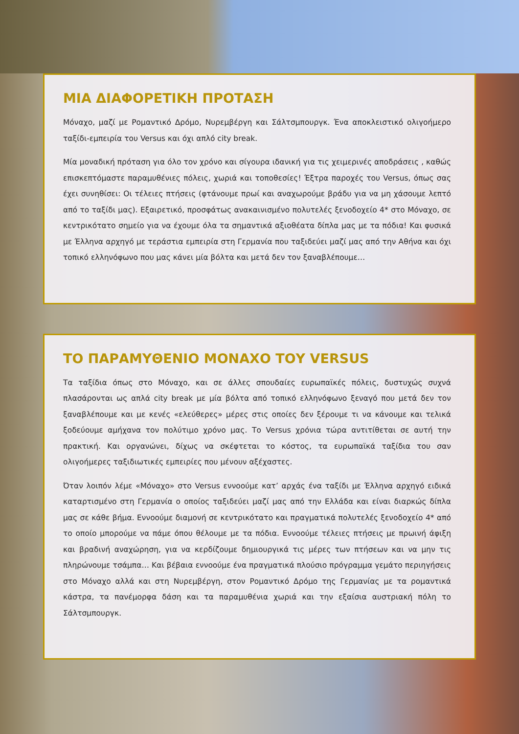ΜΙΑ ΔΙΑΦΟΡΕΤΙΚΗ ΠΡΟΤΑΣΗ
Μόναχο, μαζί με Ρομαντικό Δρόμο, Νυρεμβέργη και Σάλτσμπουργκ. Ένα αποκλειστικό ολιγοήμερο ταξίδι-εμπειρία του Versus και όχι απλό city break.
Μία μοναδική πρόταση για όλο τον χρόνο και σίγουρα ιδανική για τις χειμερινές αποδράσεις , καθώς επισκεπτόμαστε παραμυθένιες πόλεις, χωριά και τοποθεσίες! Έξτρα παροχές του Versus, όπως σας έχει συνηθίσει: Οι τέλειες πτήσεις (φτάνουμε πρωί και αναχωρούμε βράδυ για να μη χάσουμε λεπτό από το ταξίδι μας). Εξαιρετικό, προσφάτως ανακαινισμένο πολυτελές ξενοδοχείο 4* στο Μόναχο, σε κεντρικότατο σημείο για να έχουμε όλα τα σημαντικά αξιοθέατα δίπλα μας με τα πόδια! Και φυσικά με Έλληνα αρχηγό με τεράστια εμπειρία στη Γερμανία που ταξιδεύει μαζί μας από την Αθήνα και όχι τοπικό ελληνόφωνο που μας κάνει μία βόλτα και μετά δεν τον ξαναβλέπουμε…
ΤΟ ΠΑΡΑΜΥΘΕΝΙΟ ΜΟΝΑΧΟ ΤΟΥ VERSUS
Τα ταξίδια όπως στο Μόναχο, και σε άλλες σπουδαίες ευρωπαϊκές πόλεις, δυστυχώς συχνά πλασάρονται ως απλά city break με μία βόλτα από τοπικό ελληνόφωνο ξεναγό που μετά δεν τον ξαναβλέπουμε και με κενές «ελεύθερες» μέρες στις οποίες δεν ξέρουμε τι να κάνουμε και τελικά ξοδεύουμε αμήχανα τον πολύτιμο χρόνο μας. Το Versus χρόνια τώρα αντιτίθεται σε αυτή την πρακτική. Και οργανώνει, δίχως να σκέφτεται το κόστος, τα ευρωπαϊκά ταξίδια του σαν ολιγοήμερες ταξιδιωτικές εμπειρίες που μένουν αξέχαστες.
Όταν λοιπόν λέμε «Μόναχο» στο Versus εννοούμε κατ’ αρχάς ένα ταξίδι με Έλληνα αρχηγό ειδικά καταρτισμένο στη Γερμανία ο οποίος ταξιδεύει μαζί μας από την Ελλάδα και είναι διαρκώς δίπλα μας σε κάθε βήμα. Εννοούμε διαμονή σε κεντρικότατο και πραγματικά πολυτελές ξενοδοχείο 4* από το οποίο μπορούμε να πάμε όπου θέλουμε με τα πόδια. Εννοούμε τέλειες πτήσεις με πρωινή άφιξη και βραδινή αναχώρηση, για να κερδίζουμε δημιουργικά τις μέρες των πτήσεων και να μην τις πληρώνουμε τσάμπα… Και βέβαια εννοούμε ένα πραγματικά πλούσιο πρόγραμμα γεμάτο περιηγήσεις στο Μόναχο αλλά και στη Νυρεμβέργη, στον Ρομαντικό Δρόμο της Γερμανίας με τα ρομαντικά κάστρα, τα πανέμορφα δάση και τα παραμυθένια χωριά και την εξαίσια αυστριακή πόλη το Σάλτσμπουργκ.